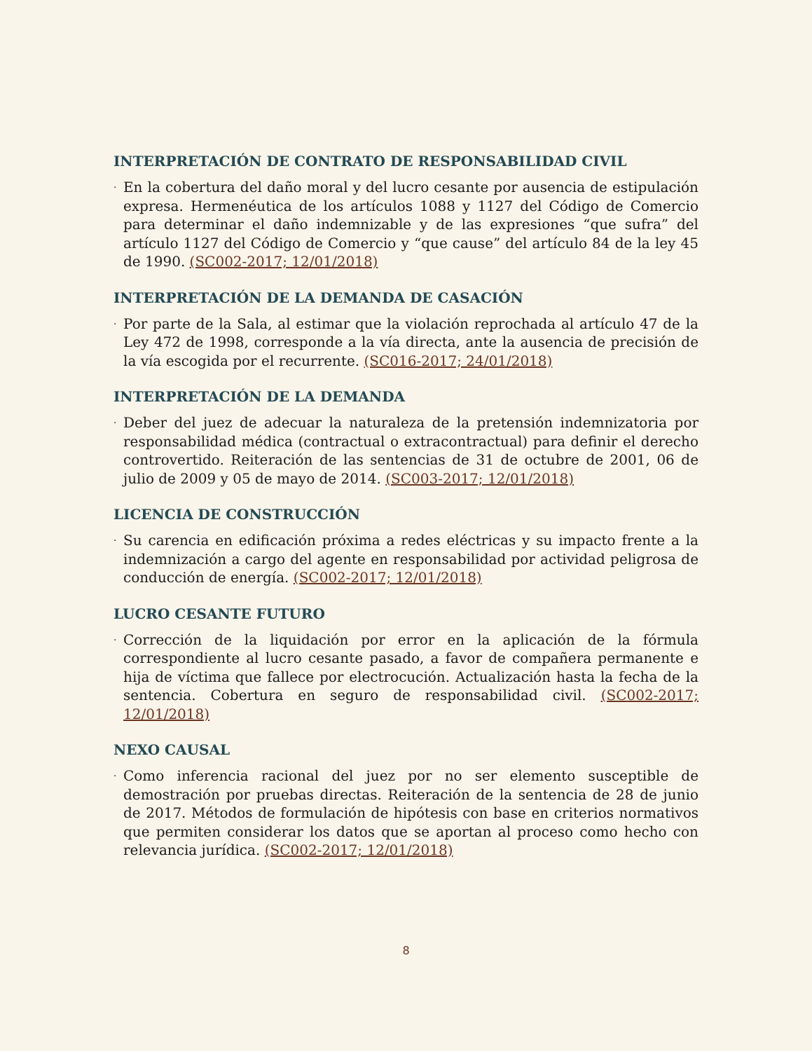INTERPRETACIÓN DE CONTRATO DE RESPONSABILIDAD CIVIL
·
En la cobertura del daño moral y del lucro cesante por ausencia de estipulación expresa. Hermenéutica de los artículos 1088 y 1127 del Código de Comercio para determinar el daño indemnizable y de las expresiones “que sufra” del artículo 1127 del Código de Comercio y “que cause” del artículo 84 de la ley 45 de 1990. (SC002-2017; 12/01/2018)
INTERPRETACIÓN DE LA DEMANDA DE CASACIÓN
·
Por parte de la Sala, al estimar que la violación reprochada al artículo 47 de la Ley 472 de 1998, corresponde a la vía directa, ante la ausencia de precisión de la vía escogida por el recurrente. (SC016-2017; 24/01/2018)
INTERPRETACIÓN DE LA DEMANDA
·
Deber del juez de adecuar la naturaleza de la pretensión indemnizatoria por responsabilidad médica (contractual o extracontractual) para definir el derecho controvertido. Reiteración de las sentencias de 31 de octubre de 2001, 06 de julio de 2009 y 05 de mayo de 2014. (SC003-2017; 12/01/2018)
LICENCIA DE CONSTRUCCIÓN
·
Su carencia en edificación próxima a redes eléctricas y su impacto frente a la indemnización a cargo del agente en responsabilidad por actividad peligrosa de conducción de energía. (SC002-2017; 12/01/2018)
LUCRO CESANTE FUTURO
·
Corrección de la liquidación por error en la aplicación de la fórmula correspondiente al lucro cesante pasado, a favor de compañera permanente e hija de víctima que fallece por electrocución. Actualización hasta la fecha de la sentencia. Cobertura en seguro de responsabilidad civil. (SC002-2017; 12/01/2018)
NEXO CAUSAL
·
Como inferencia racional del juez por no ser elemento susceptible de demostración por pruebas directas. Reiteración de la sentencia de 28 de junio de 2017. Métodos de formulación de hipótesis con base en criterios normativos que permiten considerar los datos que se aportan al proceso como hecho con relevancia jurídica. (SC002-2017; 12/01/2018)
8